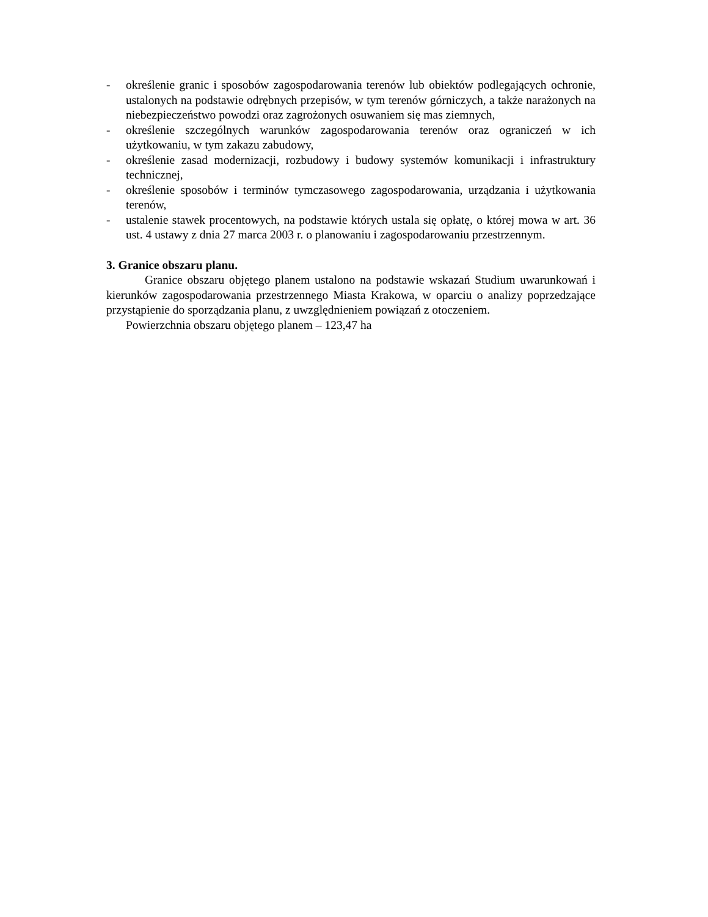- określenie granic i sposobów zagospodarowania terenów lub obiektów podlegających ochronie, ustalonych na podstawie odrębnych przepisów, w tym terenów górniczych, a także narażonych na niebezpieczeństwo powodzi oraz zagrożonych osuwaniem się mas ziemnych,
- określenie szczególnych warunków zagospodarowania terenów oraz ograniczeń w ich użytkowaniu, w tym zakazu zabudowy,
- określenie zasad modernizacji, rozbudowy i budowy systemów komunikacji i infrastruktury technicznej,
- określenie sposobów i terminów tymczasowego zagospodarowania, urządzania i użytkowania terenów,
- ustalenie stawek procentowych, na podstawie których ustala się opłatę, o której mowa w art. 36 ust. 4 ustawy z dnia 27 marca 2003 r. o planowaniu i zagospodarowaniu przestrzennym.
3. Granice obszaru planu.
Granice obszaru objętego planem ustalono na podstawie wskazań Studium uwarunkowań i kierunków zagospodarowania przestrzennego Miasta Krakowa, w oparciu o analizy poprzedzające przystąpienie do sporządzania planu, z uwzględnieniem powiązań z otoczeniem.
Powierzchnia obszaru objętego planem – 123,47 ha